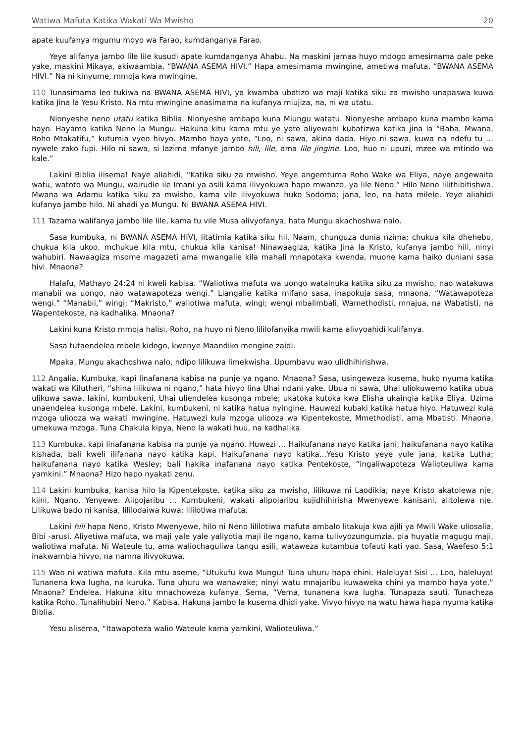Watiwa Mafuta Katika Wakati Wa Mwisho 20
apate kuufanya mgumu moyo wa Farao, kumdanganya Farao.
Yeye alifanya jambo lile lile kusudi apate kumdanganya Ahabu. Na maskini jamaa huyo mdogo amesimama pale peke yake, maskini Mikaya, akiwaambia, “BWANA ASEMA HIVI.” Hapa amesimama mwingine, ametiwa mafuta, “BWANA ASEMA HIVI.” Na ni kinyume, mmoja kwa mwingine.
110 Tunasimama leo tukiwa na BWANA ASEMA HIVI, ya kwamba ubatizo wa maji katika siku za mwisho unapaswa kuwa katika Jina la Yesu Kristo. Na mtu mwingine anasimama na kufanya miujiza, na, ni wa utatu.
Nionyeshe neno utatu katika Biblia. Nionyeshe ambapo kuna Miungu watatu. Nionyeshe ambapo kuna mambo kama hayo. Hayamo katika Neno la Mungu. Hakuna kitu kama mtu ye yote aliyewahi kubatizwa katika jina la “Baba, Mwana, Roho Mtakatifu,” kutumia vyeo hivyo. Mambo haya yote, “Loo, ni sawa, akina dada. Hiyo ni sawa, kuwa na ndefu tu … nywele zako fupi. Hilo ni sawa, si lazima mfanye jambo hili, lile, ama lile jingine. Loo, huo ni upuzi, mzee wa mtindo wa kale.”
Lakini Biblia ilisema! Naye aliahidi, “Katika siku za mwisho, Yeye angemtuma Roho Wake wa Eliya, naye angewaita watu, watoto wa Mungu, wairudie ile Imani ya asili kama ilivyokuwa hapo mwanzo, ya lile Neno.” Hilo Neno lilithibitishwa, Mwana wa Adamu katika siku za mwisho, kama vile ilivyokuwa huko Sodoma; jana, leo, na hata milele. Yeye aliahidi kufanya jambo hilo. Ni ahadi ya Mungu. Ni BWANA ASEMA HIVI.
111 Tazama walifanya jambo lile lile, kama tu vile Musa alivyofanya, hata Mungu akachoshwa nalo.
Sasa kumbuka, ni BWANA ASEMA HIVI, litatimia katika siku hii. Naam, chunguza dunia nzima; chukua kila dhehebu, chukua kila ukoo, mchukue kila mtu, chukua kila kanisa! Ninawaagiza, katika Jina la Kristo, kufanya jambo hili, ninyi wahubiri. Nawaagiza msome magazeti ama mwangalie kila mahali mnapotaka kwenda, muone kama haiko duniani sasa hivi. Mnaona?
Halafu, Mathayo 24:24 ni kweli kabisa. “Waliotiwa mafuta wa uongo watainuka katika siku za mwisho, nao watakuwa manabii wa uongo, nao watawapoteza wengi.” Liangalie katika mifano sasa, inapokuja sasa, mnaona, “Watawapoteza wengi.” “Manabii,” wingi; “Makristo,” waliotiwa mafuta, wingi; wengi mbalimbali, Wamethodisti, mnajua, na Wabatisti, na Wapentekoste, na kadhalika. Mnaona?
Lakini kuna Kristo mmoja halisi, Roho, na huyo ni Neno lililofanyika mwili kama alivyoahidi kulifanya.
Sasa tutaendelea mbele kidogo, kwenye Maandiko mengine zaidi.
Mpaka, Mungu akachoshwa nalo, ndipo lilikuwa limekwisha. Upumbavu wao ulidhihirishwa.
112 Angalia. Kumbuka, kapi linafanana kabisa na punje ya ngano. Mnaona? Sasa, usingeweza kusema, huko nyuma katika wakati wa Kilutheri, “shina lilikuwa ni ngano,” hata hivyo lina Uhai ndani yake. Ubua ni sawa, Uhai uliokuwemo katika ubua ulikuwa sawa, lakini, kumbukeni, Uhai uliendelea kusonga mbele; ukatoka kutoka kwa Elisha ukaingia katika Eliya. Uzima unaendelea kusonga mbele. Lakini, kumbukeni, ni katika hatua nyingine. Hauwezi kubaki katika hatua hiyo. Hatuwezi kula mzoga uliooza wa wakati mwingine. Hatuwezi kula mzoga uliooza wa Kipentekoste, Mmethodisti, ama Mbatisti. Mnaona, umekuwa mzoga. Tuna Chakula kipya, Neno la wakati huu, na kadhalika.
113 Kumbuka, kapi linafanana kabisa na punje ya ngano. Huwezi … Haikufanana nayo katika jani, haikufanana nayo katika kishada, bali kweli ilifanana nayo katika kapi. Haikufanana nayo katika…Yesu Kristo yeye yule jana, katika Lutha; haikufanana nayo katika Wesley; bali hakika inafanana nayo katika Pentekoste, “ingaliwapoteza Walioteuliwa kama yamkini.” Mnaona? Hizo hapo nyakati zenu.
114 Lakini kumbuka, kanisa hilo la Kipentekoste, katika siku za mwisho, lilikuwa ni Laodikia; naye Kristo akatolewa nje, kiini, Ngano, Yenyewe. Alipojaribu … Kumbukeni, wakati alipojaribu kujidhihirisha Mwenyewe kanisani, alitolewa nje. Lilikuwa bado ni kanisa, lililodaiwa kuwa; lililotiwa mafuta.
Lakini hili hapa Neno, Kristo Mwenyewe, hilo ni Neno lililotiwa mafuta ambalo litakuja kwa ajili ya Mwili Wake uliosalia, Bibi -arusi. Aliyetiwa mafuta, wa maji yale yale yaliyotia maji ile ngano, kama tulivyozungumzia, pia huyatia magugu maji, waliotiwa mafuta. Ni Wateule tu, ama waliochaguliwa tangu asili, wataweza kutambua tofauti kati yao. Sasa, Waefeso 5:1 inakwambia hivyo, na namna ilivyokuwa.
115 Wao ni watiwa mafuta. Kila mtu aseme, “Utukufu kwa Mungu! Tuna uhuru hapa chini. Haleluya! Sisi … Loo, haleluya! Tunanena kwa lugha, na kuruka. Tuna uhuru wa wanawake; ninyi watu mnajaribu kuwaweka chini ya mambo haya yote.” Mnaona? Endelea. Hakuna kitu mnachoweza kufanya. Sema, “Vema, tunanena kwa lugha. Tunapaza sauti. Tunacheza katika Roho. Tunalihubiri Neno.” Kabisa. Hakuna jambo la kusema dhidi yake. Vivyo hivyo na watu hawa hapa nyuma katika Biblia.
Yesu alisema, “Itawapoteza walio Wateule kama yamkini, Walioteuliwa.”